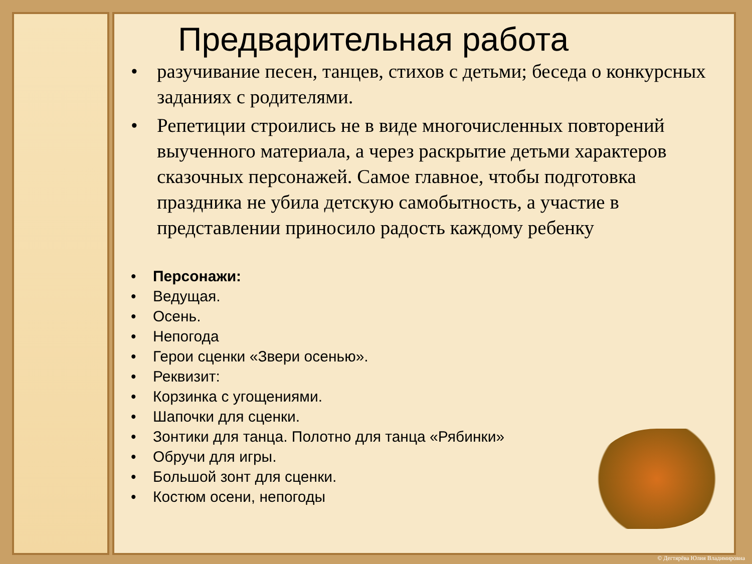Предварительная работа
• разучивание песен, танцев, стихов с детьми; беседа о конкурсных заданиях с родителями.
• Репетиции строились не в виде многочисленных повторений выученного материала, а через раскрытие детьми характеров сказочных персонажей. Самое главное, чтобы подготовка праздника не убила детскую самобытность, а участие в представлении приносило радость каждому ребенку
• Персонажи:
• Ведущая.
• Осень.
• Непогода
• Герои сценки «Звери осенью».
• Реквизит:
• Корзинка с угощениями.
• Шапочки для сценки.
• Зонтики для танца. Полотно для танца «Рябинки»
• Обручи для игры.
• Большой зонт для сценки.
• Костюм осени, непогоды
© Дегтярёва Юлия Владимировна